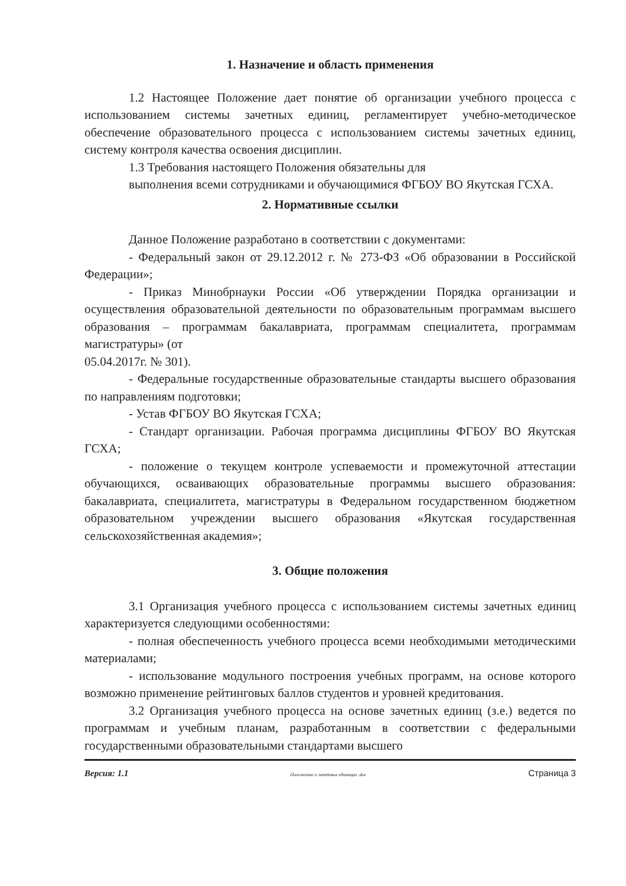1. Назначение и область применения
1.2 Настоящее Положение дает понятие об организации учебного процесса с использованием системы зачетных единиц, регламентирует учебно-методическое обеспечение образовательного процесса с использованием системы зачетных единиц, систему контроля качества освоения дисциплин.
1.3 Требования настоящего Положения обязательны для
выполнения всеми сотрудниками и обучающимися ФГБОУ ВО Якутская ГСХА.
2. Нормативные ссылки
Данное Положение разработано в соответствии с документами:
- Федеральный закон от 29.12.2012 г. № 273-ФЗ «Об образовании в Российской Федерации»;
- Приказ Минобрнауки России «Об утверждении Порядка организации и осуществления образовательной деятельности по образовательным программам высшего образования – программам бакалавриата, программам специалитета, программам магистратуры» (от
05.04.2017г. № 301).
- Федеральные государственные образовательные стандарты высшего образования по направлениям подготовки;
- Устав ФГБОУ ВО Якутская ГСХА;
- Стандарт организации. Рабочая программа дисциплины ФГБОУ ВО Якутская ГСХА;
- положение о текущем контроле успеваемости и промежуточной аттестации обучающихся, осваивающих образовательные программы высшего образования: бакалавриата, специалитета, магистратуры в Федеральном государственном бюджетном образовательном учреждении высшего образования «Якутская государственная сельскохозяйственная академия»;
3. Общие положения
3.1 Организация учебного процесса с использованием системы зачетных единиц характеризуется следующими особенностями:
- полная обеспеченность учебного процесса всеми необходимыми методическими материалами;
- использование модульного построения учебных программ, на основе которого возможно применение рейтинговых баллов студентов и уровней кредитования.
3.2 Организация учебного процесса на основе зачетных единиц (з.е.) ведется по программам и учебным планам, разработанным в соответствии с федеральными государственными образовательными стандартами высшего
Версия: 1.1 Положение о зачетных единицах .doc Страница 3